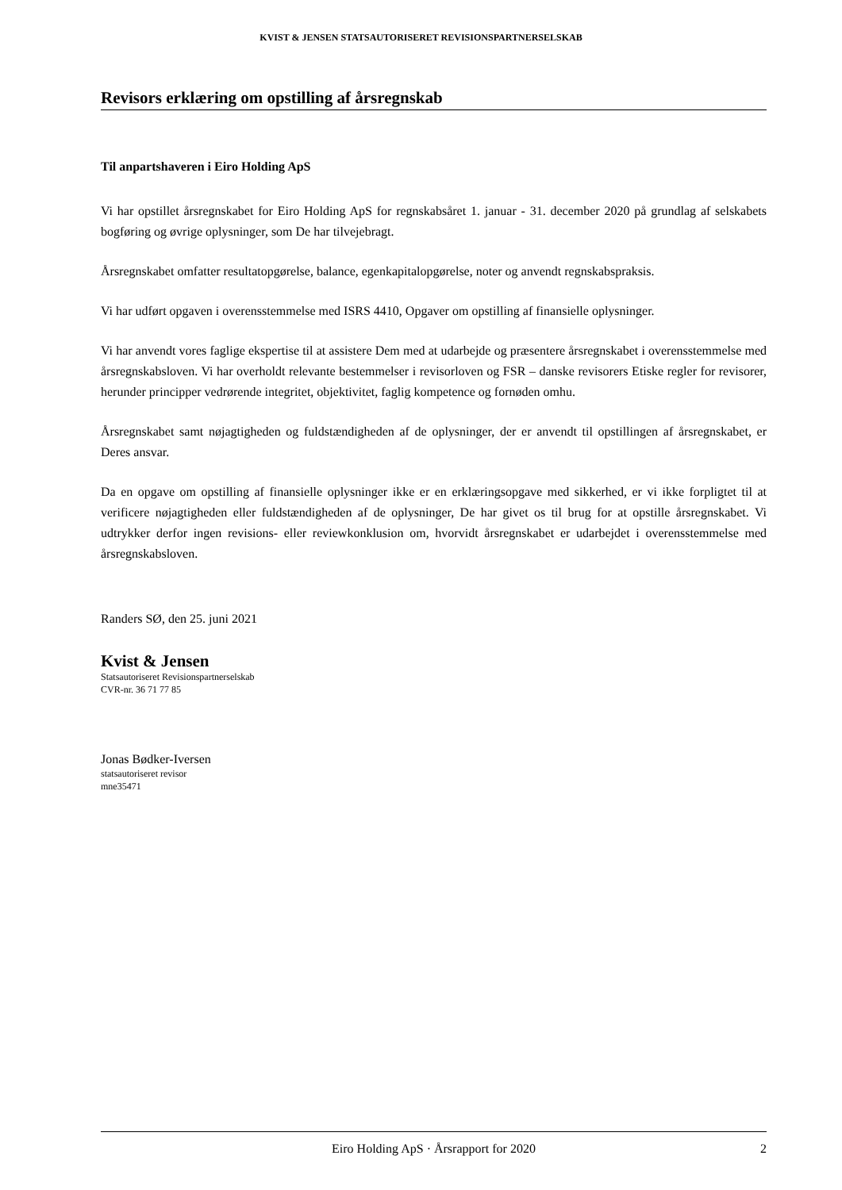KVIST & JENSEN STATSAUTORISERET REVISIONSPARTNERSELSKAB
Revisors erklæring om opstilling af årsregnskab
Til anpartshaveren i Eiro Holding ApS
Vi har opstillet årsregnskabet for Eiro Holding ApS for regnskabsåret 1. januar - 31. december 2020 på grundlag af selskabets bogføring og øvrige oplysninger, som De har tilvejebragt.
Årsregnskabet omfatter resultatopgørelse, balance, egenkapitalopgørelse, noter og anvendt regnskabspraksis.
Vi har udført opgaven i overensstemmelse med ISRS 4410, Opgaver om opstilling af finansielle oplysninger.
Vi har anvendt vores faglige ekspertise til at assistere Dem med at udarbejde og præsentere årsregnskabet i overensstemmelse med årsregnskabsloven. Vi har overholdt relevante bestemmelser i revisorloven og FSR – danske revisorers Etiske regler for revisorer, herunder principper vedrørende integritet, objektivitet, faglig kompetence og fornøden omhu.
Årsregnskabet samt nøjagtigheden og fuldstændigheden af de oplysninger, der er anvendt til opstillingen af årsregnskabet, er Deres ansvar.
Da en opgave om opstilling af finansielle oplysninger ikke er en erklæringsopgave med sikkerhed, er vi ikke forpligtet til at verificere nøjagtigheden eller fuldstændigheden af de oplysninger, De har givet os til brug for at opstille årsregnskabet. Vi udtrykker derfor ingen revisions- eller reviewkonklusion om, hvorvidt årsregnskabet er udarbejdet i overensstemmelse med årsregnskabsloven.
Randers SØ, den 25. juni 2021
Kvist & Jensen
Statsautoriseret Revisionspartnerselskab
CVR-nr. 36 71 77 85
Jonas Bødker-Iversen
statsautoriseret revisor
mne35471
Eiro Holding ApS · Årsrapport for 2020 2